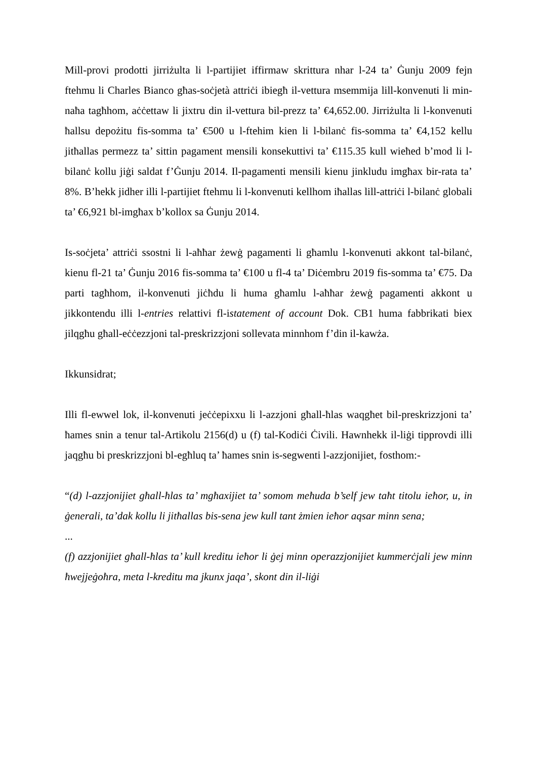Mill-provi prodotti jirriżulta li l-partijiet iffirmaw skrittura nhar l-24 ta’ Ġunju 2009 fejn ftehmu li Charles Bianco għas-soċjetà attriċi ibiegħ il-vettura msemmija lill-konvenuti li min-naħa tagħhom, aċċettaw li jixtru din il-vettura bil-prezz ta’ €4,652.00. Jirriżulta li l-konvenuti ħallsu depożitu fis-somma ta’ €500 u l-ftehim kien li l-bilanċ fis-somma ta’ €4,152 kellu jitħallas permezz ta’ sittin pagament mensili konsekuttivi ta’ €115.35 kull wieħed b’mod li l-bilanċ kollu jiġi saldat f’Ġunju 2014. Il-pagamenti mensili kienu jinkludu imgħax bir-rata ta’ 8%. B’hekk jidher illi l-partijiet ftehmu li l-konvenuti kellhom iħallas lill-attriċi l-bilanċ globali ta’ €6,921 bl-imgħax b’kollox sa Ġunju 2014.
Is-soċjeta’ attriċi ssostni li l-aħħar żewġ pagamenti li għamlu l-konvenuti akkont tal-bilanċ, kienu fl-21 ta’ Ġunju 2016 fis-somma ta’ €100 u fl-4 ta’ Diċembru 2019 fis-somma ta’ €75. Da parti tagħhom, il-konvenuti jiċħdu li huma għamlu l-aħħar żewġ pagamenti akkont u jikkontendu illi l-entries relattivi fl-istatement of account Dok. CB1 huma fabbrikati biex jilqgħu għall-eċċezzjoni tal-preskrizzjoni sollevata minnhom f’din il-kawża.
Ikkunsidrat;
Illi fl-ewwel lok, il-konvenuti jeċċepixxu li l-azzjoni għall-ħlas waqgħet bil-preskrizzjoni ta’ ħames snin a tenur tal-Artikolu 2156(d) u (f) tal-Kodiċi Ċivili. Hawnhekk il-liġi tipprovdi illi jaqgħu bi preskrizzjoni bl-egħluq ta’ ħames snin is-segwenti l-azzjonijiet, fosthom:-
“(d) l-azzjonijiet għall-ħlas ta’ mgħaxijiet ta’ somom meħuda b’self jew taħt titolu ieħor, u, in ġenerali, ta’dak kollu li jitħallas bis-sena jew kull tant żmien ieħor aqsar minn sena;
...
(f) azzjonijiet għall-ħlas ta’ kull kreditu ieħor li ġej minn operazzjonijiet kummerċjali jew minn ħwejjeġoħra, meta l-kreditu ma jkunx jaqa’, skont din il-liġi